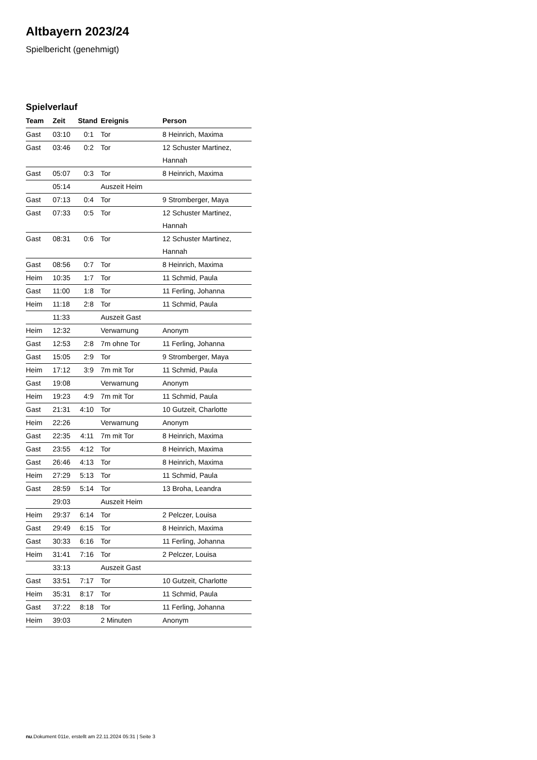Altbayern 2023/24
Spielbericht (genehmigt)
Spielverlauf
| Team | Zeit | Stand | Ereignis | Person |
| --- | --- | --- | --- | --- |
| Gast | 03:10 | 0:1 | Tor | 8 Heinrich, Maxima |
| Gast | 03:46 | 0:2 | Tor | 12 Schuster Martinez, Hannah |
| Gast | 05:07 | 0:3 | Tor | 8 Heinrich, Maxima |
| | 05:14 | | Auszeit Heim | |
| Gast | 07:13 | 0:4 | Tor | 9 Stromberger, Maya |
| Gast | 07:33 | 0:5 | Tor | 12 Schuster Martinez, Hannah |
| Gast | 08:31 | 0:6 | Tor | 12 Schuster Martinez, Hannah |
| Gast | 08:56 | 0:7 | Tor | 8 Heinrich, Maxima |
| Heim | 10:35 | 1:7 | Tor | 11 Schmid, Paula |
| Gast | 11:00 | 1:8 | Tor | 11 Ferling, Johanna |
| Heim | 11:18 | 2:8 | Tor | 11 Schmid, Paula |
| | 11:33 | | Auszeit Gast | |
| Heim | 12:32 | | Verwarnung | Anonym |
| Gast | 12:53 | 2:8 | 7m ohne Tor | 11 Ferling, Johanna |
| Gast | 15:05 | 2:9 | Tor | 9 Stromberger, Maya |
| Heim | 17:12 | 3:9 | 7m mit Tor | 11 Schmid, Paula |
| Gast | 19:08 | | Verwarnung | Anonym |
| Heim | 19:23 | 4:9 | 7m mit Tor | 11 Schmid, Paula |
| Gast | 21:31 | 4:10 | Tor | 10 Gutzeit, Charlotte |
| Heim | 22:26 | | Verwarnung | Anonym |
| Gast | 22:35 | 4:11 | 7m mit Tor | 8 Heinrich, Maxima |
| Gast | 23:55 | 4:12 | Tor | 8 Heinrich, Maxima |
| Gast | 26:46 | 4:13 | Tor | 8 Heinrich, Maxima |
| Heim | 27:29 | 5:13 | Tor | 11 Schmid, Paula |
| Gast | 28:59 | 5:14 | Tor | 13 Broha, Leandra |
| | 29:03 | | Auszeit Heim | |
| Heim | 29:37 | 6:14 | Tor | 2 Pelczer, Louisa |
| Gast | 29:49 | 6:15 | Tor | 8 Heinrich, Maxima |
| Gast | 30:33 | 6:16 | Tor | 11 Ferling, Johanna |
| Heim | 31:41 | 7:16 | Tor | 2 Pelczer, Louisa |
| | 33:13 | | Auszeit Gast | |
| Gast | 33:51 | 7:17 | Tor | 10 Gutzeit, Charlotte |
| Heim | 35:31 | 8:17 | Tor | 11 Schmid, Paula |
| Gast | 37:22 | 8:18 | Tor | 11 Ferling, Johanna |
| Heim | 39:03 | | 2 Minuten | Anonym |
nu.Dokument 011e, erstellt am 22.11.2024 05:31 | Seite 3